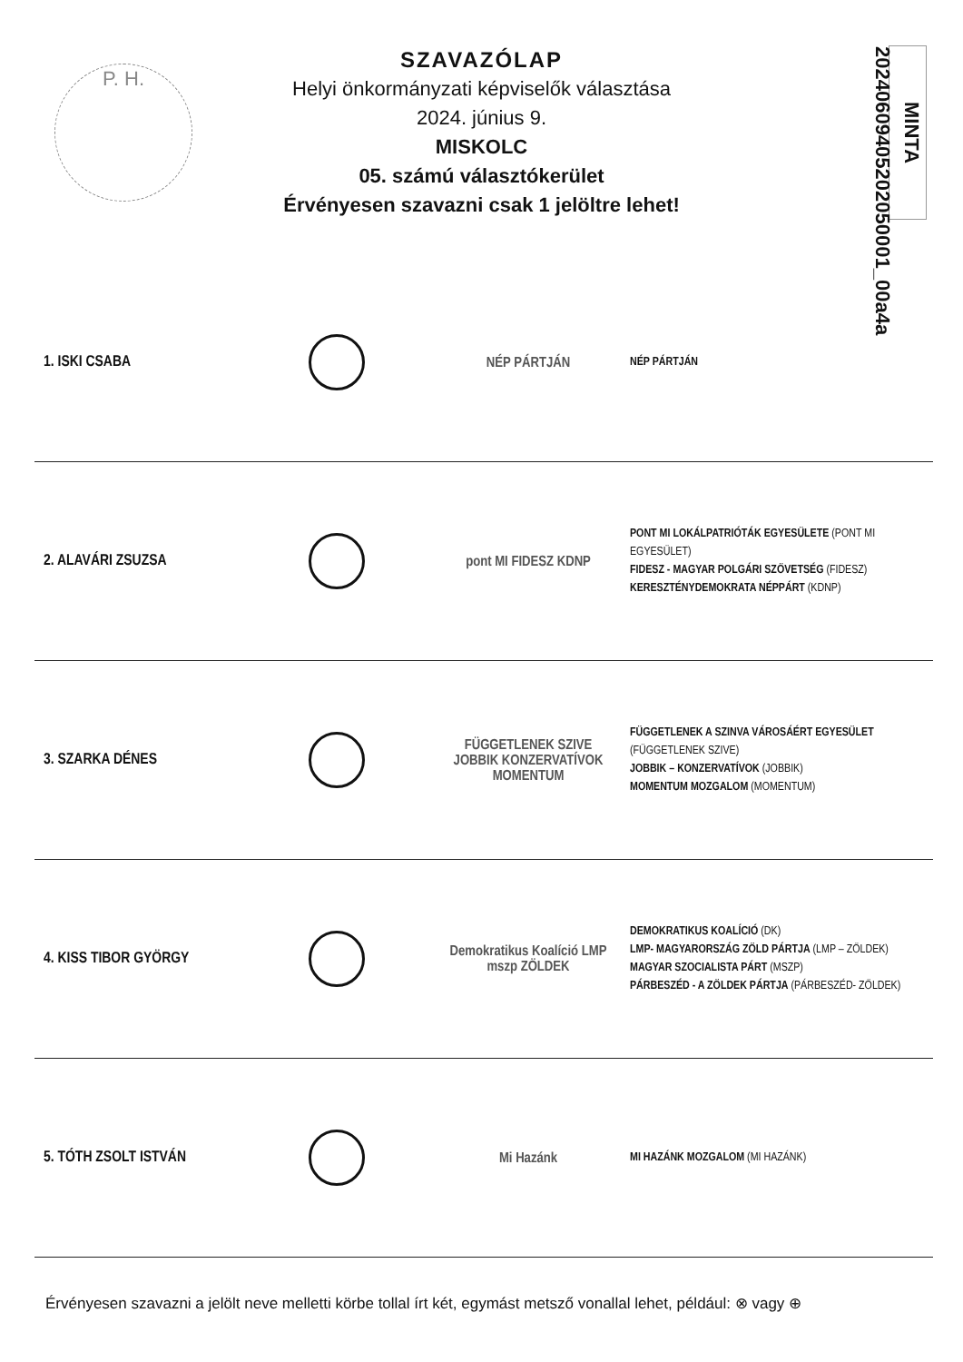P. H.
SZAVAZÓLAP
Helyi önkormányzati képviselők választása
2024. június 9.
MISKOLC
05. számú választókerület
Érvényesen szavazni csak 1 jelöltre lehet!
MINTA 20240609405202050001_00a4a
| 1. ISKI CSABA | | NÉP PÁRTJÁN | NÉP PÁRTJÁN |
| 2. ALAVÁRI ZSUZSA | | pont MI FIDESZ KDNP | PONT MI LOKÁLPATRIÓTÁK EGYESÜLETE (PONT MI EGYESÜLET) FIDESZ - MAGYAR POLGÁRI SZÖVETSÉG (FIDESZ) KERESZTÉNYDEMOKRATA NÉPPÁRT (KDNP) |
| 3. SZARKA DÉNES | | FÜGGETLENEK SZIVE JOBBIK KONZERVATÍVOK MOMENTUM | FÜGGETLENEK A SZINVA VÁROSÁÉRT EGYESÜLET (FÜGGETLENEK SZIVE) JOBBIK – KONZERVATÍVOK (JOBBIK) MOMENTUM MOZGALOM (MOMENTUM) |
| 4. KISS TIBOR GYÖRGY | | Demokratikus Koalíció LMP mszp ZÖLDEK | DEMOKRATIKUS KOALÍCIÓ (DK) LMP- MAGYARORSZÁG ZÖLD PÁRTJA (LMP – ZÖLDEK) MAGYAR SZOCIALISTA PÁRT (MSZP) PÁRBESZÉD - A ZÖLDEK PÁRTJA (PÁRBESZÉD- ZÖLDEK) |
| 5. TÓTH ZSOLT ISTVÁN | | Mi Hazánk | MI HAZÁNK MOZGALOM (MI HAZÁNK) |
Érvényesen szavazni a jelölt neve melletti körbe tollal írt két, egymást metsző vonallal lehet, például: ⊗ vagy ⊕